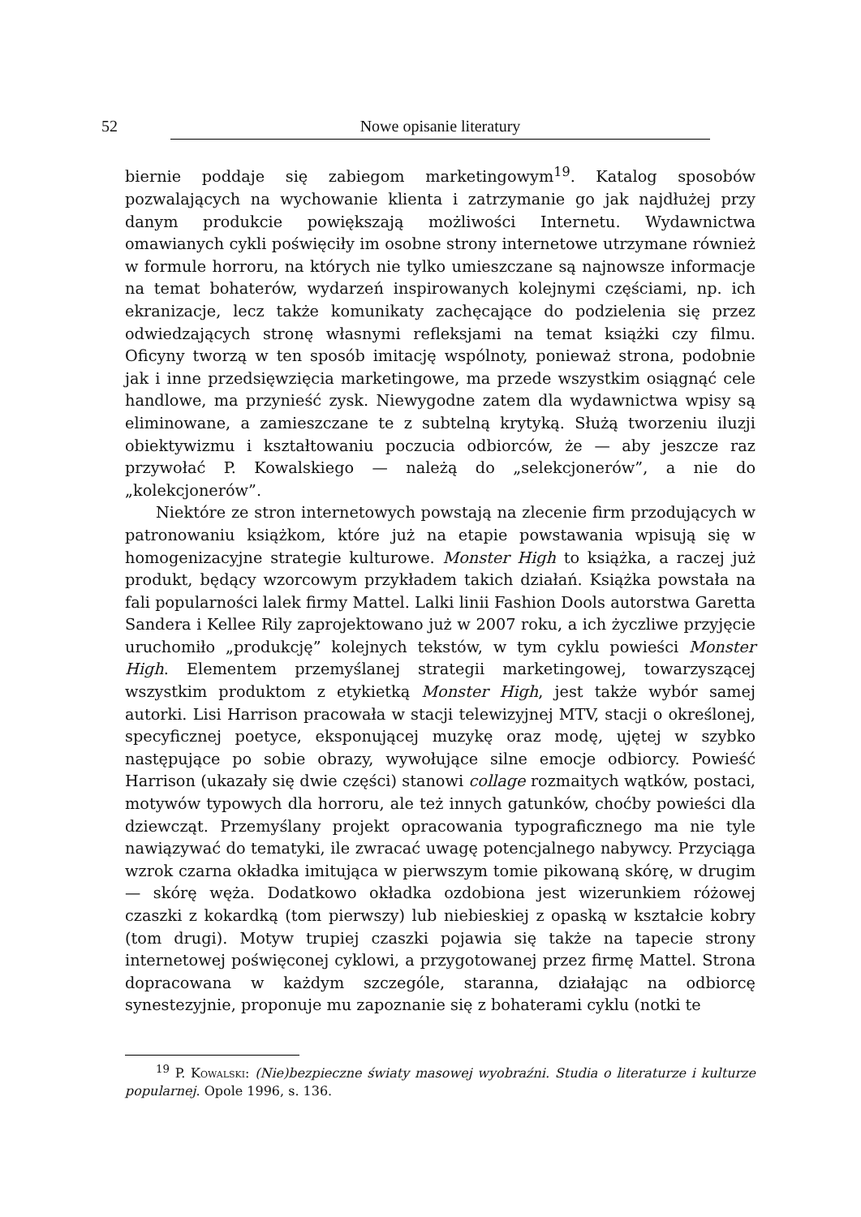52 Nowe opisanie literatury
biernie poddaje się zabiegom marketingowym<sup>19</sup>. Katalog sposobów pozwalających na wychowanie klienta i zatrzymanie go jak najdłużej przy danym produkcie powiększają możliwości Internetu. Wydawnictwa omawianych cykli poświęciły im osobne strony internetowe utrzymane również w formule horroru, na których nie tylko umieszczane są najnowsze informacje na temat bohaterów, wydarzeń inspirowanych kolejnymi częściami, np. ich ekranizacje, lecz także komunikaty zachęcające do podzielenia się przez odwiedzających stronę własnymi refleksjami na temat książki czy filmu. Oficyny tworzą w ten sposób imitację wspólnoty, ponieważ strona, podobnie jak i inne przedsięwzięcia marketingowe, ma przede wszystkim osiągnąć cele handlowe, ma przynieść zysk. Niewygodne zatem dla wydawnictwa wpisy są eliminowane, a zamieszczane te z subtelną krytyką. Służą tworzeniu iluzji obiektywizmu i kształtowaniu poczucia odbiorców, że — aby jeszcze raz przywołać P. Kowalskiego — należą do „selekcjonerów”, a nie do „kolekcjonerów”.
Niektóre ze stron internetowych powstają na zlecenie firm przodujących w patronowaniu książkom, które już na etapie powstawania wpisują się w homogenizacyjne strategie kulturowe. Monster High to książka, a raczej już produkt, będący wzorcowym przykładem takich działań. Książka powstała na fali popularności lalek firmy Mattel. Lalki linii Fashion Dools autorstwa Garetta Sandera i Kellee Rily zaprojektowano już w 2007 roku, a ich życzliwe przyjęcie uruchomiło „produkcję” kolejnych tekstów, w tym cyklu powieści Monster High. Elementem przemyślanej strategii marketingowej, towarzyszącej wszystkim produktom z etykietką Monster High, jest także wybór samej autorki. Lisi Harrison pracowała w stacji telewizyjnej MTV, stacji o określonej, specyficznej poetyce, eksponującej muzykę oraz modę, ujętej w szybko następujące po sobie obrazy, wywołujące silne emocje odbiorcy. Powieść Harrison (ukazały się dwie części) stanowi collage rozmaitych wątków, postaci, motywów typowych dla horroru, ale też innych gatunków, choćby powieści dla dziewcząt. Przemyślany projekt opracowania typograficznego ma nie tyle nawiązywać do tematyki, ile zwracać uwagę potencjalnego nabywcy. Przyciąga wzrok czarna okładka imitująca w pierwszym tomie pikowaną skórę, w drugim — skórę węża. Dodatkowo okładka ozdobiona jest wizerunkiem różowej czaszki z kokardką (tom pierwszy) lub niebieskiej z opaską w kształcie kobry (tom drugi). Motyw trupiej czaszki pojawia się także na tapecie strony internetowej poświęconej cyklowi, a przygotowanej przez firmę Mattel. Strona dopracowana w każdym szczególe, staranna, działając na odbiorcę synestezyjnie, proponuje mu zapoznanie się z bohaterami cyklu (notki te
<sup>19</sup> P. Kowalski: (Nie)bezpieczne światy masowej wyobraźni. Studia o literaturze i kulturze popularnej. Opole 1996, s. 136.